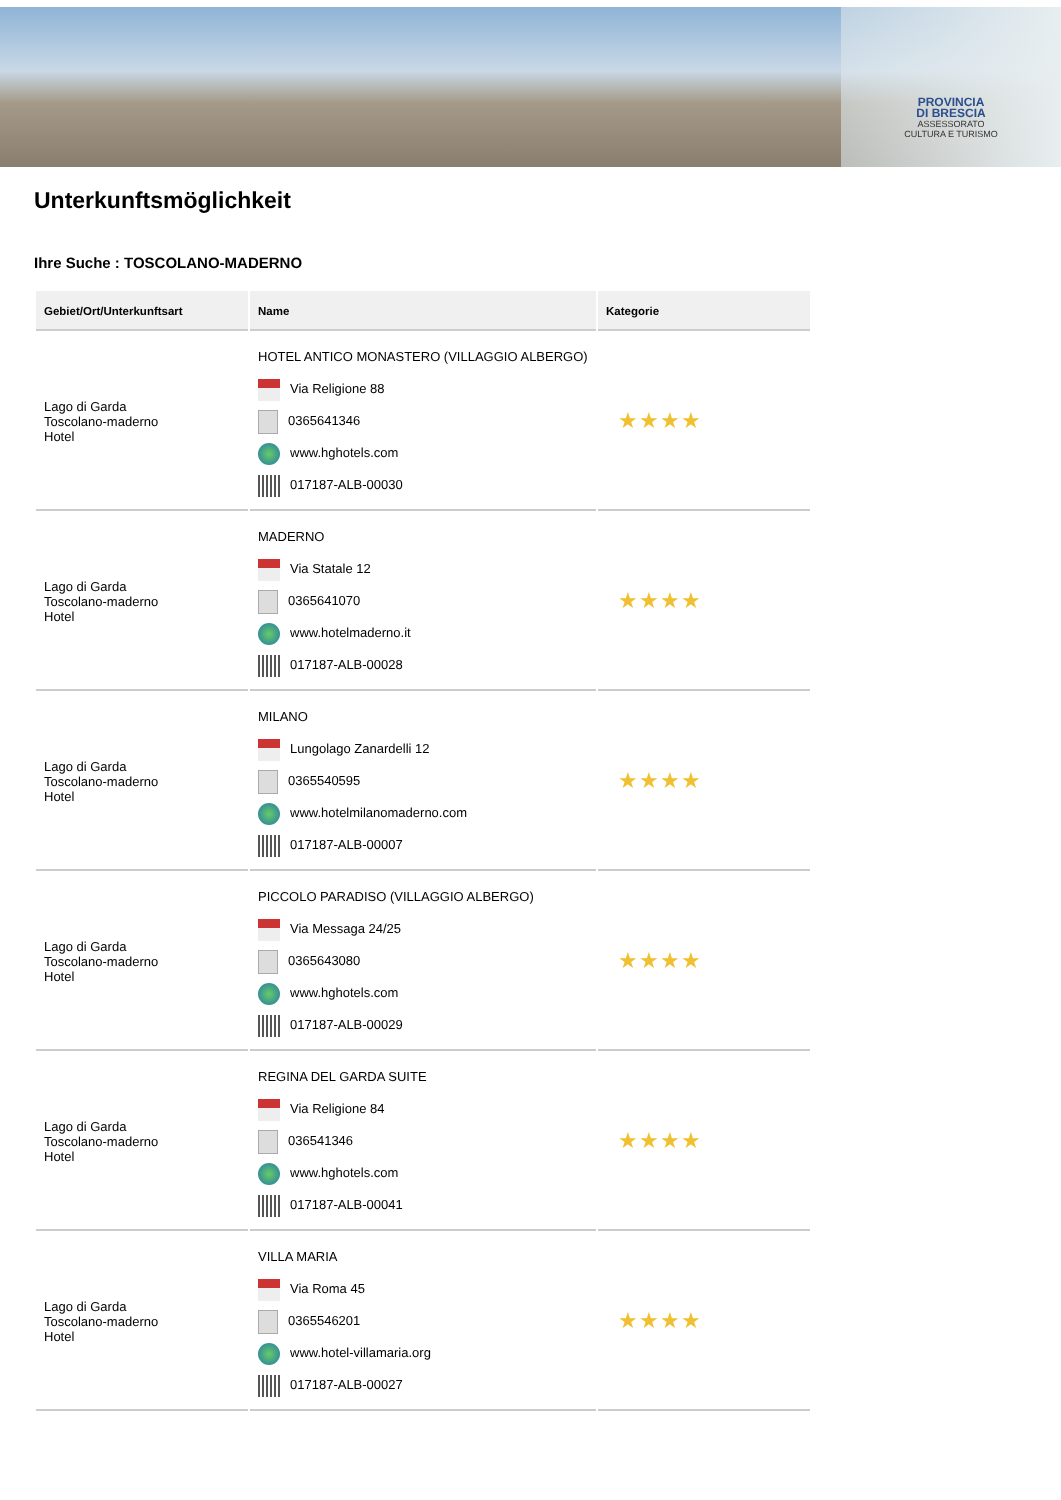PROVINCIA
DI BRESCIA
ASSESSORATO
CULTURA E TURISMO
Unterkunftsmöglichkeit
Ihre Suche : TOSCOLANO-MADERNO
| Gebiet/Ort/Unterkunftsart | Name | Kategorie |
| --- | --- | --- |
| Lago di Garda Toscolano-maderno Hotel | HOTEL ANTICO MONASTERO (VILLAGGIO ALBERGO) Via Religione 88 0365641346 www.hghotels.com 017187-ALB-00030 | ★★★★ |
| Lago di Garda Toscolano-maderno Hotel | MADERNO Via Statale 12 0365641070 www.hotelmaderno.it 017187-ALB-00028 | ★★★★ |
| Lago di Garda Toscolano-maderno Hotel | MILANO Lungolago Zanardelli 12 0365540595 www.hotelmilanomaderno.com 017187-ALB-00007 | ★★★★ |
| Lago di Garda Toscolano-maderno Hotel | PICCOLO PARADISO (VILLAGGIO ALBERGO) Via Messaga 24/25 0365643080 www.hghotels.com 017187-ALB-00029 | ★★★★ |
| Lago di Garda Toscolano-maderno Hotel | REGINA DEL GARDA SUITE Via Religione 84 036541346 www.hghotels.com 017187-ALB-00041 | ★★★★ |
| Lago di Garda Toscolano-maderno Hotel | VILLA MARIA Via Roma 45 0365546201 www.hotel-villamaria.org 017187-ALB-00027 | ★★★★ |